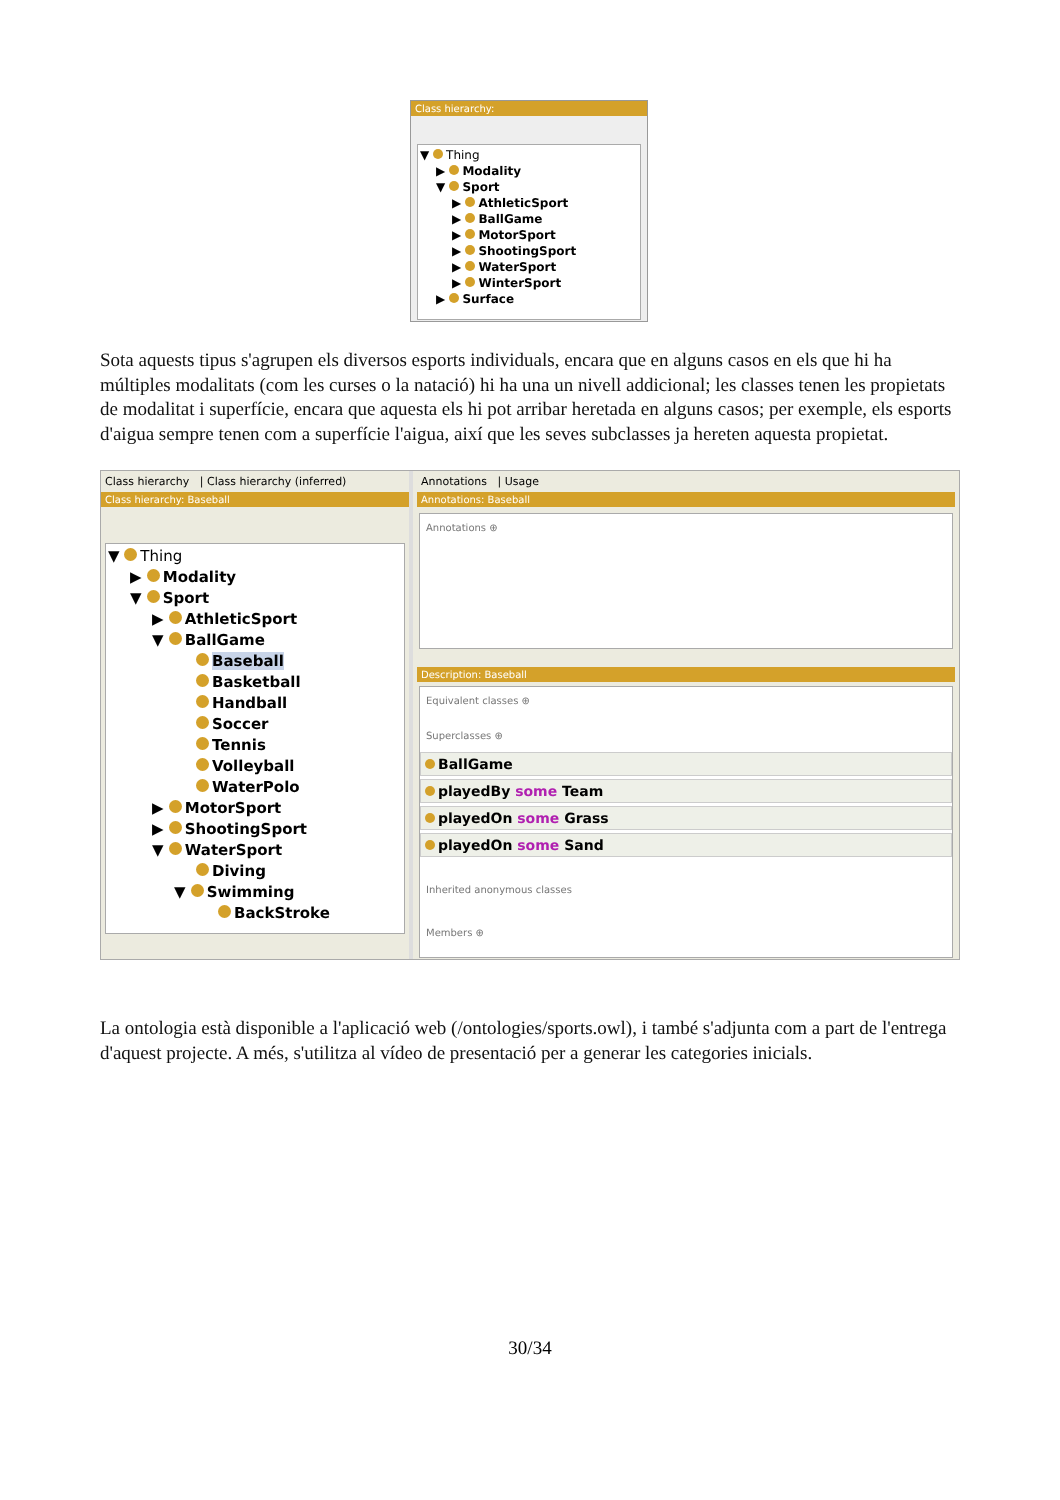Class hierarchy:
▼ Thing
▶ Modality
▼ Sport
▶ AthleticSport
▶ BallGame
▶ MotorSport
▶ ShootingSport
▶ WaterSport
▶ WinterSport
▶ Surface
Sota aquests tipus s'agrupen els diversos esports individuals, encara que en alguns casos en els que hi ha múltiples modalitats (com les curses o la natació) hi ha una un nivell addicional; les classes tenen les propietats de modalitat i superfície, encara que aquesta els hi pot arribar heretada en alguns casos; per exemple, els esports d'aigua sempre tenen com a superfície l'aigua, així que les seves subclasses ja hereten aquesta propietat.
Class hierarchy | Class hierarchy (inferred)
Class hierarchy: Baseball
▼ Thing
▶ Modality
▼ Sport
▶ AthleticSport
▼ BallGame
Baseball
Basketball
Handball
Soccer
Tennis
Volleyball
WaterPolo
▶ MotorSport
▶ ShootingSport
▼ WaterSport
Diving
▼ Swimming
BackStroke
Annotations | Usage
Annotations: Baseball
Annotations ⊕
Description: Baseball
Equivalent classes ⊕
Superclasses ⊕
BallGame
playedBy some Team
playedOn some Grass
playedOn some Sand
Inherited anonymous classes
Members ⊕
La ontologia està disponible a l'aplicació web (/ontologies/sports.owl), i també s'adjunta com a part de l'entrega d'aquest projecte. A més, s'utilitza al vídeo de presentació per a generar les categories inicials.
30/34